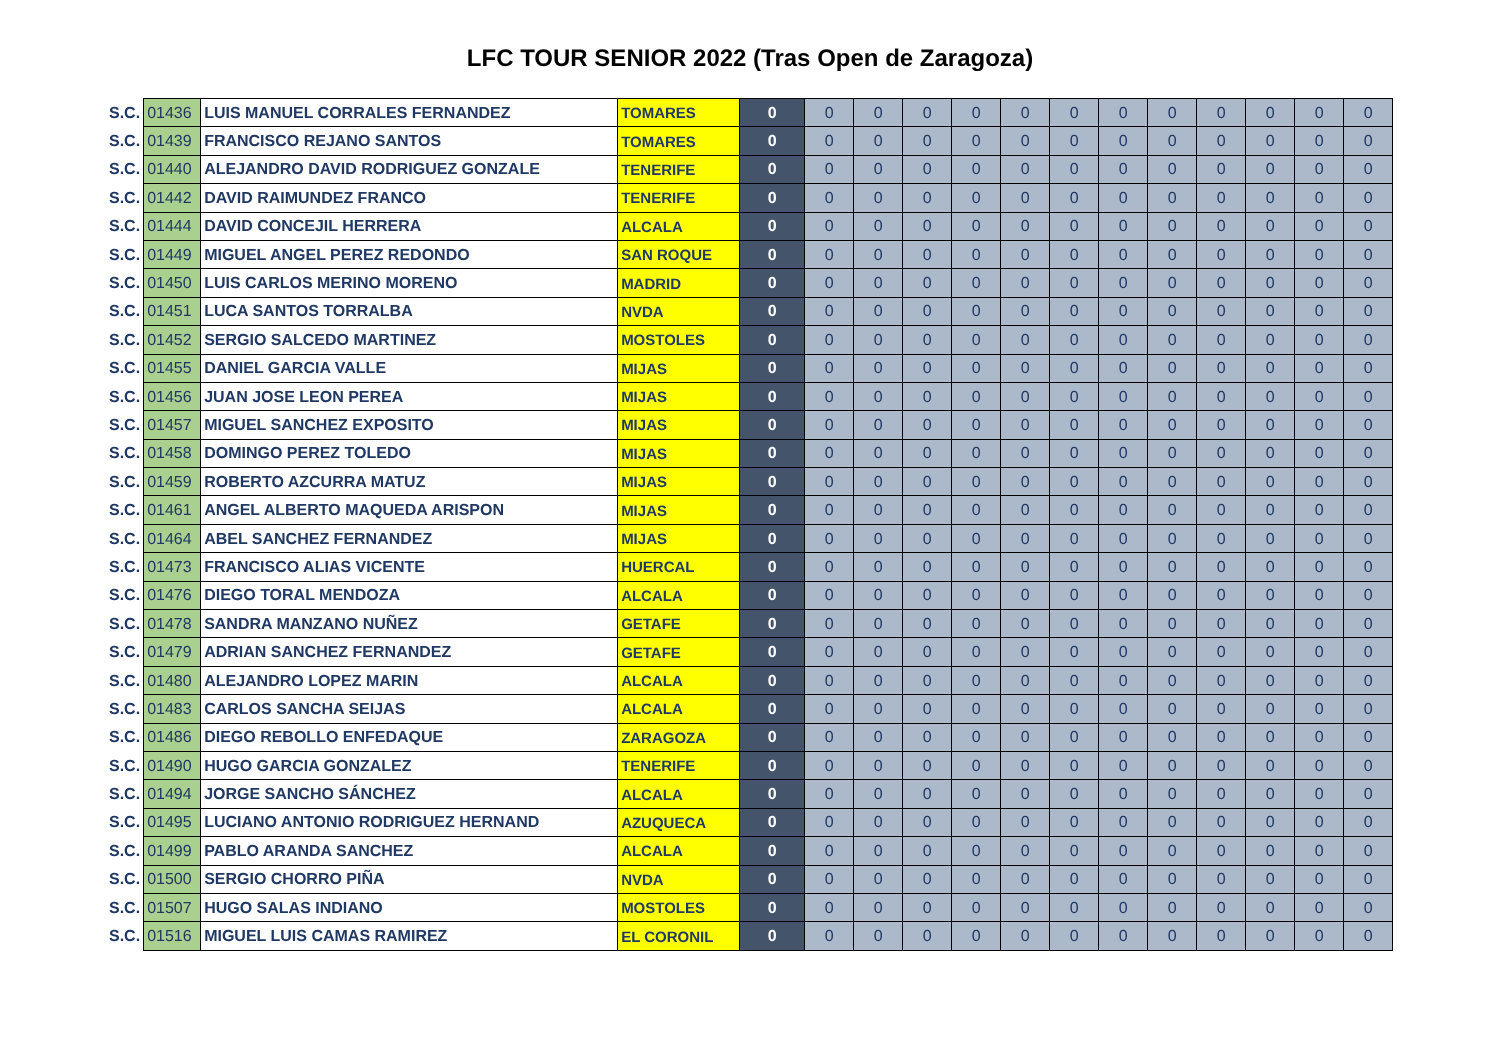LFC TOUR SENIOR 2022 (Tras Open de Zaragoza)
| S.C. | 01436 | LUIS MANUEL CORRALES FERNANDEZ | TOMARES | 0 | 0 | 0 | 0 | 0 | 0 | 0 | 0 | 0 | 0 | 0 | 0 | 0 |
| S.C. | 01439 | FRANCISCO REJANO SANTOS | TOMARES | 0 | 0 | 0 | 0 | 0 | 0 | 0 | 0 | 0 | 0 | 0 | 0 | 0 |
| S.C. | 01440 | ALEJANDRO DAVID RODRIGUEZ GONZALE | TENERIFE | 0 | 0 | 0 | 0 | 0 | 0 | 0 | 0 | 0 | 0 | 0 | 0 | 0 |
| S.C. | 01442 | DAVID RAIMUNDEZ FRANCO | TENERIFE | 0 | 0 | 0 | 0 | 0 | 0 | 0 | 0 | 0 | 0 | 0 | 0 | 0 |
| S.C. | 01444 | DAVID CONCEJIL HERRERA | ALCALA | 0 | 0 | 0 | 0 | 0 | 0 | 0 | 0 | 0 | 0 | 0 | 0 | 0 |
| S.C. | 01449 | MIGUEL ANGEL PEREZ REDONDO | SAN ROQUE | 0 | 0 | 0 | 0 | 0 | 0 | 0 | 0 | 0 | 0 | 0 | 0 | 0 |
| S.C. | 01450 | LUIS CARLOS MERINO MORENO | MADRID | 0 | 0 | 0 | 0 | 0 | 0 | 0 | 0 | 0 | 0 | 0 | 0 | 0 |
| S.C. | 01451 | LUCA SANTOS TORRALBA | NVDA | 0 | 0 | 0 | 0 | 0 | 0 | 0 | 0 | 0 | 0 | 0 | 0 | 0 |
| S.C. | 01452 | SERGIO SALCEDO MARTINEZ | MOSTOLES | 0 | 0 | 0 | 0 | 0 | 0 | 0 | 0 | 0 | 0 | 0 | 0 | 0 |
| S.C. | 01455 | DANIEL GARCIA VALLE | MIJAS | 0 | 0 | 0 | 0 | 0 | 0 | 0 | 0 | 0 | 0 | 0 | 0 | 0 |
| S.C. | 01456 | JUAN JOSE LEON PEREA | MIJAS | 0 | 0 | 0 | 0 | 0 | 0 | 0 | 0 | 0 | 0 | 0 | 0 | 0 |
| S.C. | 01457 | MIGUEL SANCHEZ EXPOSITO | MIJAS | 0 | 0 | 0 | 0 | 0 | 0 | 0 | 0 | 0 | 0 | 0 | 0 | 0 |
| S.C. | 01458 | DOMINGO PEREZ TOLEDO | MIJAS | 0 | 0 | 0 | 0 | 0 | 0 | 0 | 0 | 0 | 0 | 0 | 0 | 0 |
| S.C. | 01459 | ROBERTO AZCURRA MATUZ | MIJAS | 0 | 0 | 0 | 0 | 0 | 0 | 0 | 0 | 0 | 0 | 0 | 0 | 0 |
| S.C. | 01461 | ANGEL ALBERTO MAQUEDA ARISPON | MIJAS | 0 | 0 | 0 | 0 | 0 | 0 | 0 | 0 | 0 | 0 | 0 | 0 | 0 |
| S.C. | 01464 | ABEL SANCHEZ FERNANDEZ | MIJAS | 0 | 0 | 0 | 0 | 0 | 0 | 0 | 0 | 0 | 0 | 0 | 0 | 0 |
| S.C. | 01473 | FRANCISCO ALIAS VICENTE | HUERCAL | 0 | 0 | 0 | 0 | 0 | 0 | 0 | 0 | 0 | 0 | 0 | 0 | 0 |
| S.C. | 01476 | DIEGO TORAL MENDOZA | ALCALA | 0 | 0 | 0 | 0 | 0 | 0 | 0 | 0 | 0 | 0 | 0 | 0 | 0 |
| S.C. | 01478 | SANDRA MANZANO NUÑEZ | GETAFE | 0 | 0 | 0 | 0 | 0 | 0 | 0 | 0 | 0 | 0 | 0 | 0 | 0 |
| S.C. | 01479 | ADRIAN SANCHEZ FERNANDEZ | GETAFE | 0 | 0 | 0 | 0 | 0 | 0 | 0 | 0 | 0 | 0 | 0 | 0 | 0 |
| S.C. | 01480 | ALEJANDRO LOPEZ MARIN | ALCALA | 0 | 0 | 0 | 0 | 0 | 0 | 0 | 0 | 0 | 0 | 0 | 0 | 0 |
| S.C. | 01483 | CARLOS SANCHA SEIJAS | ALCALA | 0 | 0 | 0 | 0 | 0 | 0 | 0 | 0 | 0 | 0 | 0 | 0 | 0 |
| S.C. | 01486 | DIEGO REBOLLO ENFEDAQUE | ZARAGOZA | 0 | 0 | 0 | 0 | 0 | 0 | 0 | 0 | 0 | 0 | 0 | 0 | 0 |
| S.C. | 01490 | HUGO GARCIA GONZALEZ | TENERIFE | 0 | 0 | 0 | 0 | 0 | 0 | 0 | 0 | 0 | 0 | 0 | 0 | 0 |
| S.C. | 01494 | JORGE SANCHO SÁNCHEZ | ALCALA | 0 | 0 | 0 | 0 | 0 | 0 | 0 | 0 | 0 | 0 | 0 | 0 | 0 |
| S.C. | 01495 | LUCIANO ANTONIO RODRIGUEZ HERNAND | AZUQUECA | 0 | 0 | 0 | 0 | 0 | 0 | 0 | 0 | 0 | 0 | 0 | 0 | 0 |
| S.C. | 01499 | PABLO ARANDA SANCHEZ | ALCALA | 0 | 0 | 0 | 0 | 0 | 0 | 0 | 0 | 0 | 0 | 0 | 0 | 0 |
| S.C. | 01500 | SERGIO CHORRO PIÑA | NVDA | 0 | 0 | 0 | 0 | 0 | 0 | 0 | 0 | 0 | 0 | 0 | 0 | 0 |
| S.C. | 01507 | HUGO SALAS INDIANO | MOSTOLES | 0 | 0 | 0 | 0 | 0 | 0 | 0 | 0 | 0 | 0 | 0 | 0 | 0 |
| S.C. | 01516 | MIGUEL LUIS CAMAS RAMIREZ | EL CORONIL | 0 | 0 | 0 | 0 | 0 | 0 | 0 | 0 | 0 | 0 | 0 | 0 | 0 |